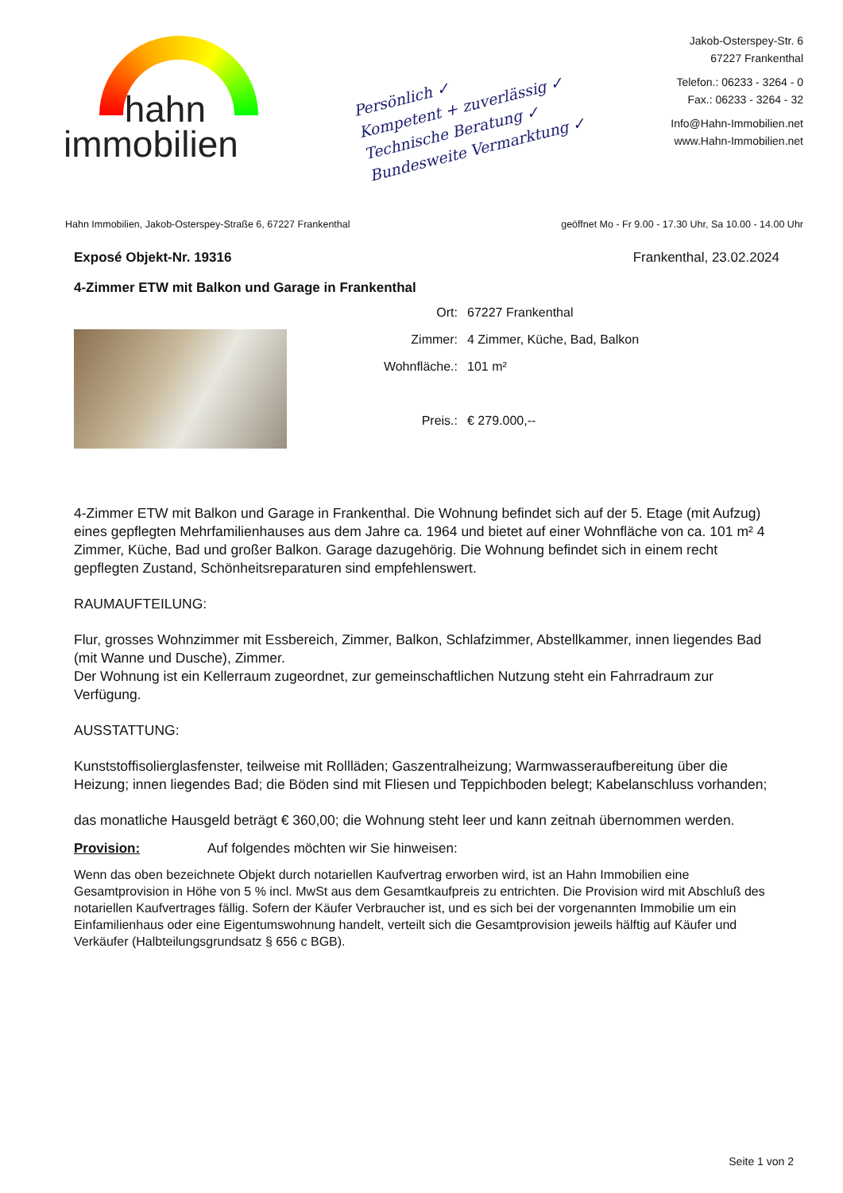hahn
immobilien
Persönlich ✓
Kompetent + zuverlässig ✓
Technische Beratung ✓
Bundesweite Vermarktung ✓
Jakob-Osterspey-Str. 6
67227 Frankenthal
Telefon.: 06233 - 3264 - 0
Fax.: 06233 - 3264 - 32
Info@Hahn-Immobilien.net
www.Hahn-Immobilien.net
Hahn Immobilien, Jakob-Osterspey-Straße 6, 67227 Frankenthal geöffnet Mo - Fr 9.00 - 17.30 Uhr, Sa 10.00 - 14.00 Uhr
Exposé Objekt-Nr. 19316 Frankenthal, 23.02.2024
4-Zimmer ETW mit Balkon und Garage in Frankenthal
Ort: 67227 Frankenthal
Zimmer: 4 Zimmer, Küche, Bad, Balkon
Wohnfläche.: 101 m²
Preis.: € 279.000,--
4-Zimmer ETW mit Balkon und Garage in Frankenthal. Die Wohnung befindet sich auf der 5. Etage (mit Aufzug) eines gepflegten Mehrfamilienhauses aus dem Jahre ca. 1964 und bietet auf einer Wohnfläche von ca. 101 m² 4 Zimmer, Küche, Bad und großer Balkon. Garage dazugehörig. Die Wohnung befindet sich in einem recht gepflegten Zustand, Schönheitsreparaturen sind empfehlenswert.
RAUMAUFTEILUNG:
Flur, grosses Wohnzimmer mit Essbereich, Zimmer, Balkon, Schlafzimmer, Abstellkammer, innen liegendes Bad (mit Wanne und Dusche), Zimmer.
Der Wohnung ist ein Kellerraum zugeordnet, zur gemeinschaftlichen Nutzung steht ein Fahrradraum zur Verfügung.
AUSSTATTUNG:
Kunststoffisolierglasfenster, teilweise mit Rollläden; Gaszentralheizung; Warmwasseraufbereitung über die Heizung; innen liegendes Bad; die Böden sind mit Fliesen und Teppichboden belegt; Kabelanschluss vorhanden;
das monatliche Hausgeld beträgt € 360,00; die Wohnung steht leer und kann zeitnah übernommen werden.
Provision: Auf folgendes möchten wir Sie hinweisen:
Wenn das oben bezeichnete Objekt durch notariellen Kaufvertrag erworben wird, ist an Hahn Immobilien eine Gesamtprovision in Höhe von 5 % incl. MwSt aus dem Gesamtkaufpreis zu entrichten. Die Provision wird mit Abschluß des notariellen Kaufvertrages fällig. Sofern der Käufer Verbraucher ist, und es sich bei der vorgenannten Immobilie um ein Einfamilienhaus oder eine Eigentumswohnung handelt, verteilt sich die Gesamtprovision jeweils hälftig auf Käufer und Verkäufer (Halbteilungsgrundsatz § 656 c BGB).
Seite 1 von 2